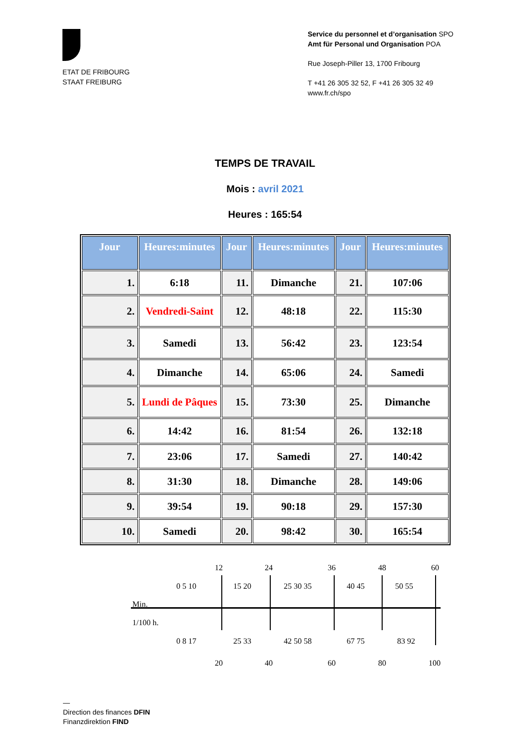ETAT DE FRIBOURG
STAAT FREIBURG
Service du personnel et d’organisation SPO
Amt für Personal und Organisation POA
Rue Joseph-Piller 13, 1700 Fribourg
T +41 26 305 32 52, F +41 26 305 32 49
www.fr.ch/spo
TEMPS DE TRAVAIL
Mois : avril 2021
Heures : 165:54
| Jour | Heures:minutes | Jour | Heures:minutes | Jour | Heures:minutes |
| --- | --- | --- | --- | --- | --- |
| 1. | 6:18 | 11. | Dimanche | 21. | 107:06 |
| 2. | Vendredi-Saint | 12. | 48:18 | 22. | 115:30 |
| 3. | Samedi | 13. | 56:42 | 23. | 123:54 |
| 4. | Dimanche | 14. | 65:06 | 24. | Samedi |
| 5. | Lundi de Pâques | 15. | 73:30 | 25. | Dimanche |
| 6. | 14:42 | 16. | 81:54 | 26. | 132:18 |
| 7. | 23:06 | 17. | Samedi | 27. | 140:42 |
| 8. | 31:30 | 18. | Dimanche | 28. | 149:06 |
| 9. | 39:54 | 19. | 90:18 | 29. | 157:30 |
| 10. | Samedi | 20. | 98:42 | 30. | 165:54 |
12 24 36 48 60
0 5 10 15 20 25 30 35 40 45 50 55
Min.
1/100 h.
0 8 17 25 33 42 50 58 67 75 83 92
20 40 60 80 100
—
Direction des finances DFIN
Finanzdirektion FIND